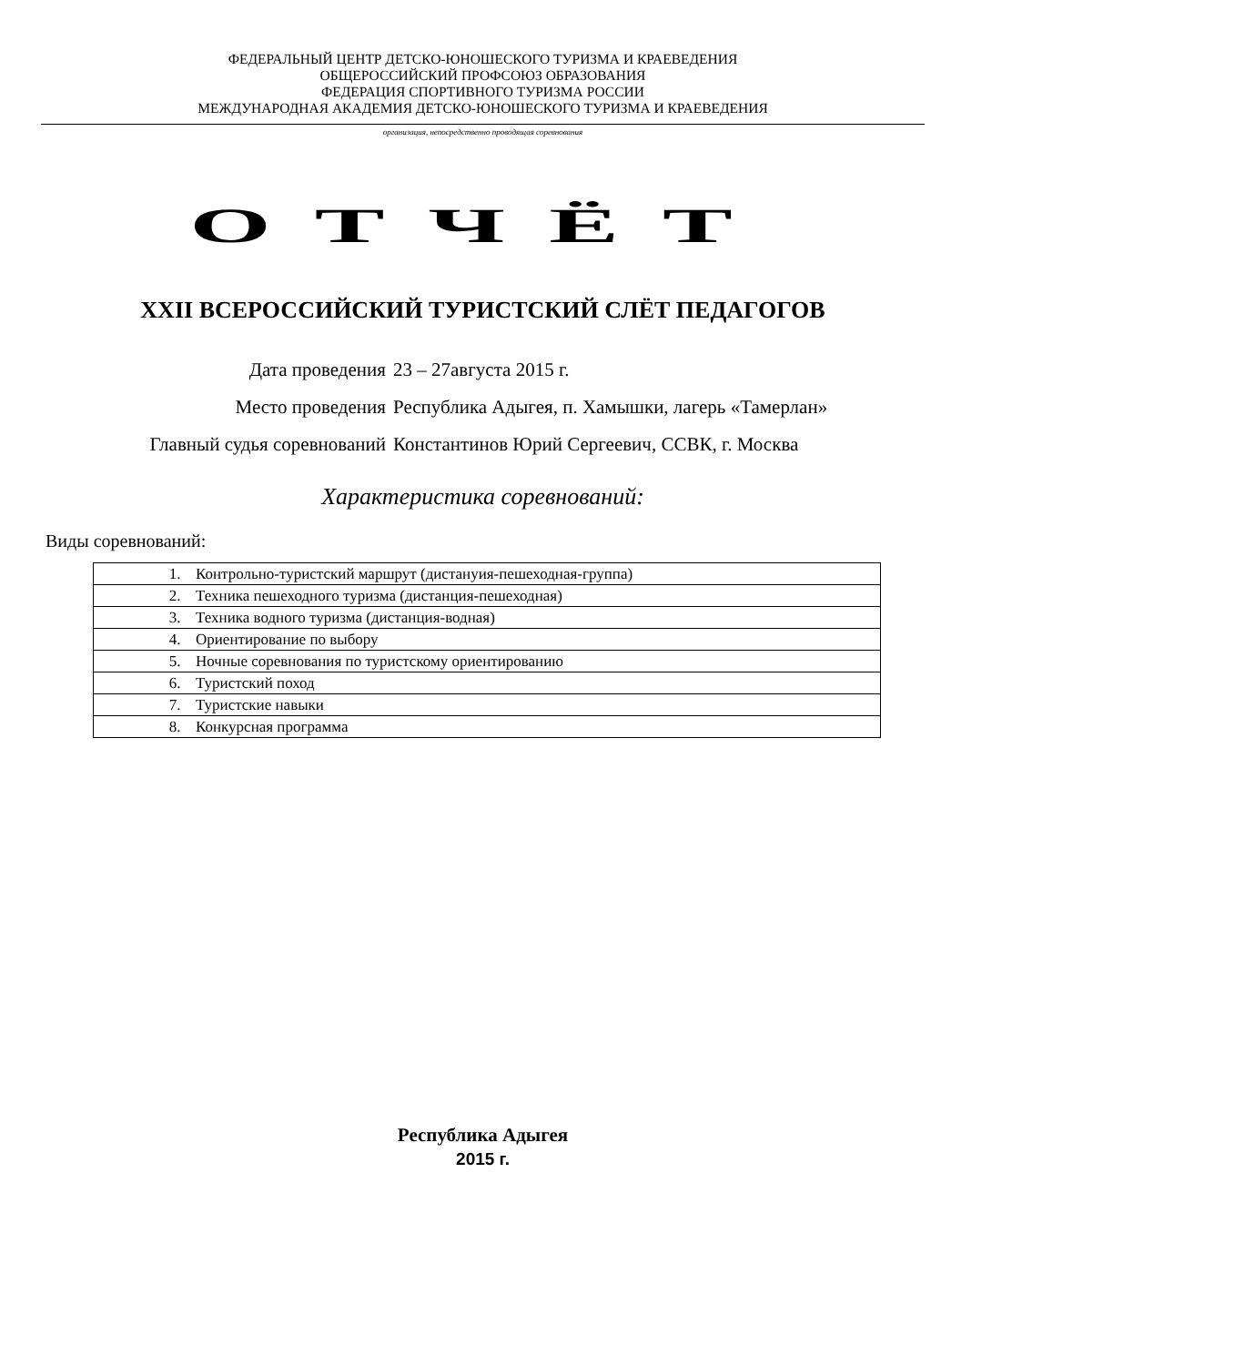ФЕДЕРАЛЬНЫЙ ЦЕНТР ДЕТСКО-ЮНОШЕСКОГО ТУРИЗМА И КРАЕВЕДЕНИЯ
ОБЩЕРОССИЙСКИЙ ПРОФСОЮЗ ОБРАЗОВАНИЯ
ФЕДЕРАЦИЯ СПОРТИВНОГО ТУРИЗМА РОССИИ
МЕЖДУНАРОДНАЯ АКАДЕМИЯ ДЕТСКО-ЮНОШЕСКОГО ТУРИЗМА И КРАЕВЕДЕНИЯ
организация, непосредственно проводящая соревнования
ОТЧЁТ
XXII ВСЕРОССИЙСКИЙ ТУРИСТСКИЙ СЛЁТ ПЕДАГОГОВ
| Дата проведения | 23 – 27августа 2015 г. |
| Место проведения | Республика Адыгея, п. Хамышки, лагерь «Тамерлан» |
| Главный судья соревнований | Константинов Юрий Сергеевич, ССВК, г. Москва |
Характеристика соревнований:
Виды соревнований:
| 1. | Контрольно-туристский маршрут (дистануия-пешеходная-группа) |
| 2. | Техника пешеходного туризма (дистанция-пешеходная) |
| 3. | Техника водного туризма (дистанция-водная) |
| 4. | Ориентирование по выбору |
| 5. | Ночные соревнования по туристскому ориентированию |
| 6. | Туристский поход |
| 7. | Туристские навыки |
| 8. | Конкурсная программа |
Республика Адыгея
2015 г.